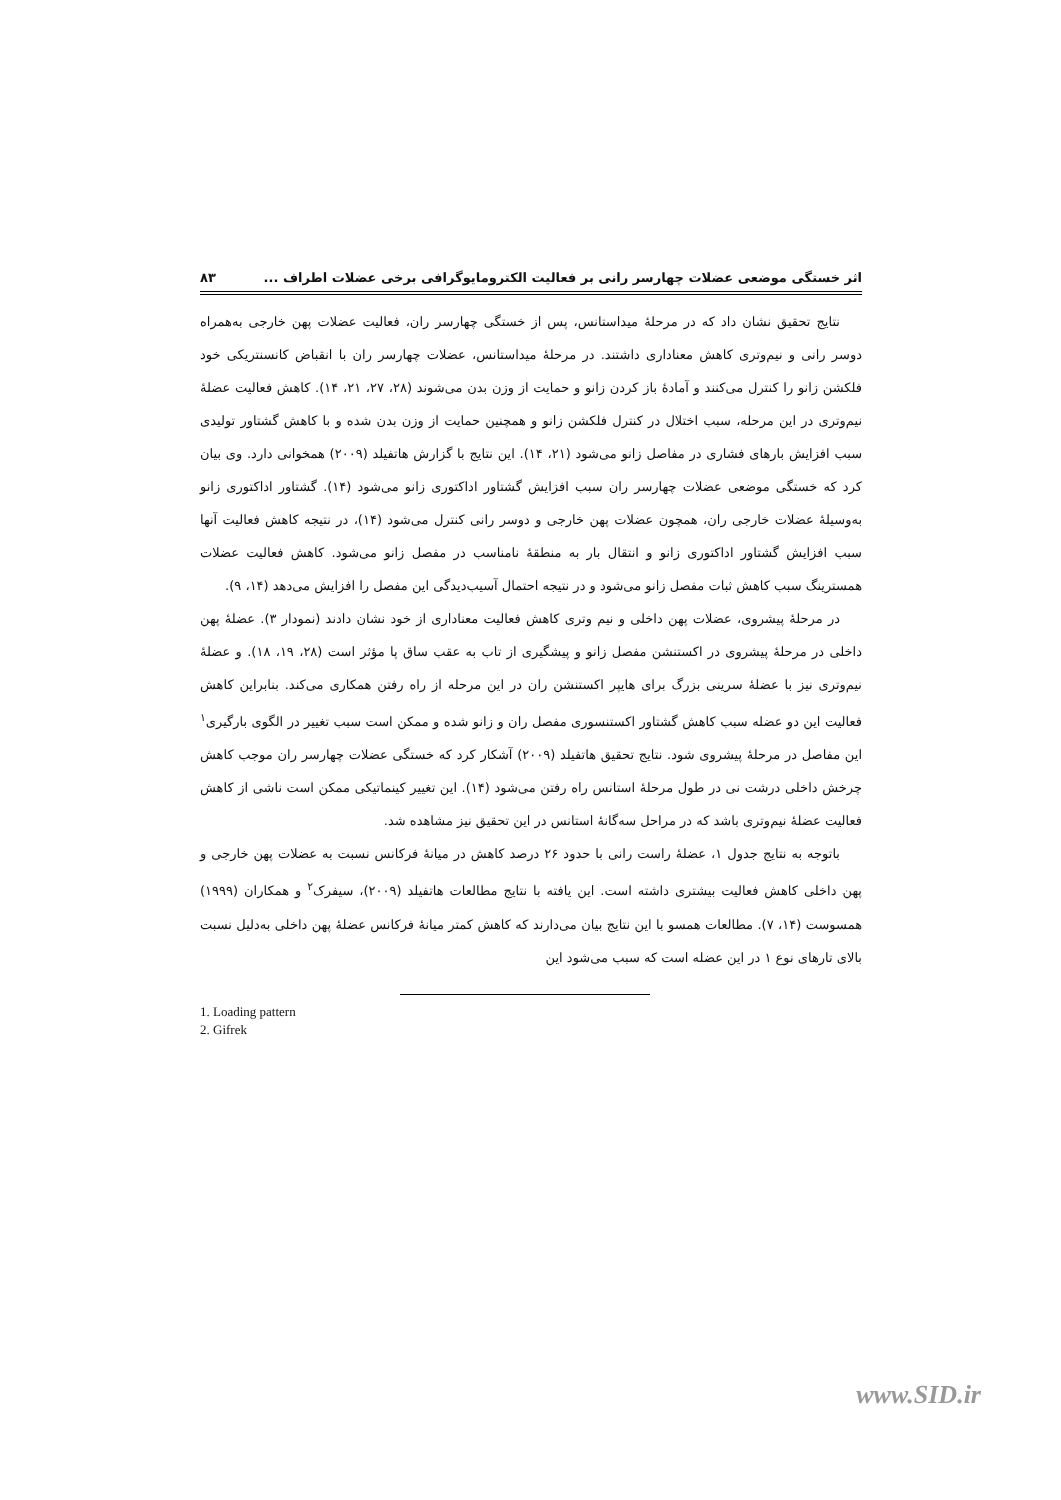اثر خستگی موضعی عضلات چهارسر رانی بر فعالیت الکترومایوگرافی برخی عضلات اطراف ... ۸۳
نتایج تحقیق نشان داد که در مرحلهٔ میداستانس، پس از خستگی چهارسر ران، فعالیت عضلات پهن خارجی به‌همراه دوسر رانی و نیم‌وتری کاهش معناداری داشتند. در مرحلهٔ میداستانس، عضلات چهارسر ران با انقباض کانسنتریکی خود فلکشن زانو را کنترل می‌کنند و آمادهٔ باز کردن زانو و حمایت از وزن بدن می‌شوند (۲۸، ۲۷، ۲۱، ۱۴). کاهش فعالیت عضلهٔ نیم‌وتری در این مرحله، سبب اختلال در کنترل فلکشن زانو و همچنین حمایت از وزن بدن شده و با کاهش گشتاور تولیدی سبب افزایش بارهای فشاری در مفاصل زانو می‌شود (۲۱، ۱۴). این نتایج با گزارش هاتفیلد (۲۰۰۹) همخوانی دارد. وی بیان کرد که خستگی موضعی عضلات چهارسر ران سبب افزایش گشتاور اداکتوری زانو می‌شود (۱۴). گشتاور اداکتوری زانو به‌وسیلهٔ عضلات خارجی ران، همچون عضلات پهن خارجی و دوسر رانی کنترل می‌شود (۱۴)، در نتیجه کاهش فعالیت آنها سبب افزایش گشتاور اداکتوری زانو و انتقال بار به منطقهٔ نامناسب در مفصل زانو می‌شود. کاهش فعالیت عضلات همسترینگ سبب کاهش ثبات مفصل زانو می‌شود و در نتیجه احتمال آسیب‌دیدگی این مفصل را افزایش می‌دهد (۱۴، ۹).
در مرحلهٔ پیشروی، عضلات پهن داخلی و نیم وتری کاهش فعالیت معناداری از خود نشان دادند (نمودار ۳). عضلهٔ پهن داخلی در مرحلهٔ پیشروی در اکستنشن مفصل زانو و پیشگیری از تاب به عقب ساق پا مؤثر است (۲۸، ۱۹، ۱۸). و عضلهٔ نیم‌وتری نیز با عضلهٔ سرینی بزرگ برای هایپر اکستنشن ران در این مرحله از راه رفتن همکاری می‌کند. بنابراین کاهش فعالیت این دو عضله سبب کاهش گشتاور اکستنسوری مفصل ران و زانو شده و ممکن است سبب تغییر در الگوی بارگیری<sup>۱</sup> این مفاصل در مرحلهٔ پیشروی شود. نتایج تحقیق هاتفیلد (۲۰۰۹) آشکار کرد که خستگی عضلات چهارسر ران موجب کاهش چرخش داخلی درشت نی در طول مرحلهٔ استانس راه رفتن می‌شود (۱۴). این تغییر کینماتیکی ممکن است ناشی از کاهش فعالیت عضلهٔ نیم‌وتری باشد که در مراحل سه‌گانهٔ استانس در این تحقیق نیز مشاهده شد.
باتوجه به نتایج جدول ۱، عضلهٔ راست رانی با حدود ۲۶ درصد کاهش در میانهٔ فرکانس نسبت به عضلات پهن خارجی و پهن داخلی کاهش فعالیت بیشتری داشته است. این یافته با نتایج مطالعات هاتفیلد (۲۰۰۹)، سیفرک<sup>۲</sup> و همکاران (۱۹۹۹) همسوست (۱۴، ۷). مطالعات همسو با این نتایج بیان می‌دارند که کاهش کمتر میانهٔ فرکانس عضلهٔ پهن داخلی به‌دلیل نسبت بالای تارهای نوع ۱ در این عضله است که سبب می‌شود این
1. Loading pattern
2. Gifrek
www.SID.ir